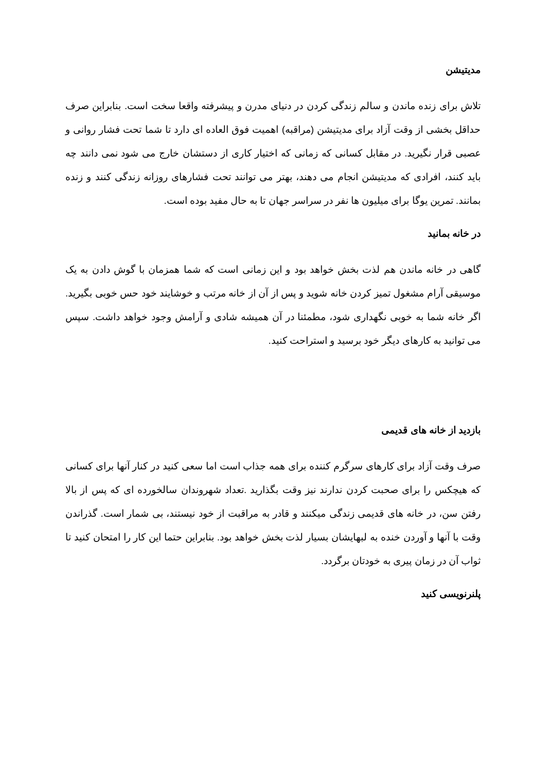مدیتیشن
تلاش برای زنده ماندن و سالم زندگی کردن در دنیای مدرن و پیشرفته واقعا سخت است. بنابراین صرف حداقل بخشی از وقت آزاد برای مدیتیشن (مراقبه) اهمیت فوق العاده ای دارد تا شما تحت فشار روانی و عصبی قرار نگیرید. در مقابل کسانی که زمانی که اختیار کاری از دستشان خارج می شود نمی دانند چه باید کنند، افرادی که مدیتیشن انجام می دهند، بهتر می توانند تحت فشارهای روزانه زندگی کنند و زنده بمانند. تمرین یوگا برای میلیون ها نفر در سراسر جهان تا به حال مفید بوده است.
در خانه بمانید
گاهی در خانه ماندن هم لذت بخش خواهد بود و این زمانی است که شما همزمان با گوش دادن به یک موسیقی آرام مشغول تمیز کردن خانه شوید و پس از آن از خانه مرتب و خوشایند خود حس خوبی بگیرید. اگر خانه شما به خوبی نگهداری شود، مطمئنا در آن همیشه شادی و آرامش وجود خواهد داشت. سپس می توانید به کارهای دیگر خود برسید و استراحت کنید.
بازدید از خانه های قدیمی
صرف وقت آزاد برای کارهای سرگرم کننده برای همه جذاب است اما سعی کنید در کنار آنها برای کسانی که هیچکس را برای صحبت کردن ندارند نیز وقت بگذارید .تعداد شهروندان سالخورده ای که پس از بالا رفتن سن، در خانه های قدیمی زندگی میکنند و قادر به مراقبت از خود نیستند، بی شمار است. گذراندن وقت با آنها و آوردن خنده به لبهایشان بسیار لذت بخش خواهد بود. بنابراین حتما این کار را امتحان کنید تا ثواب آن در زمان پیری به خودتان برگردد.
پلنرنویسی کنید